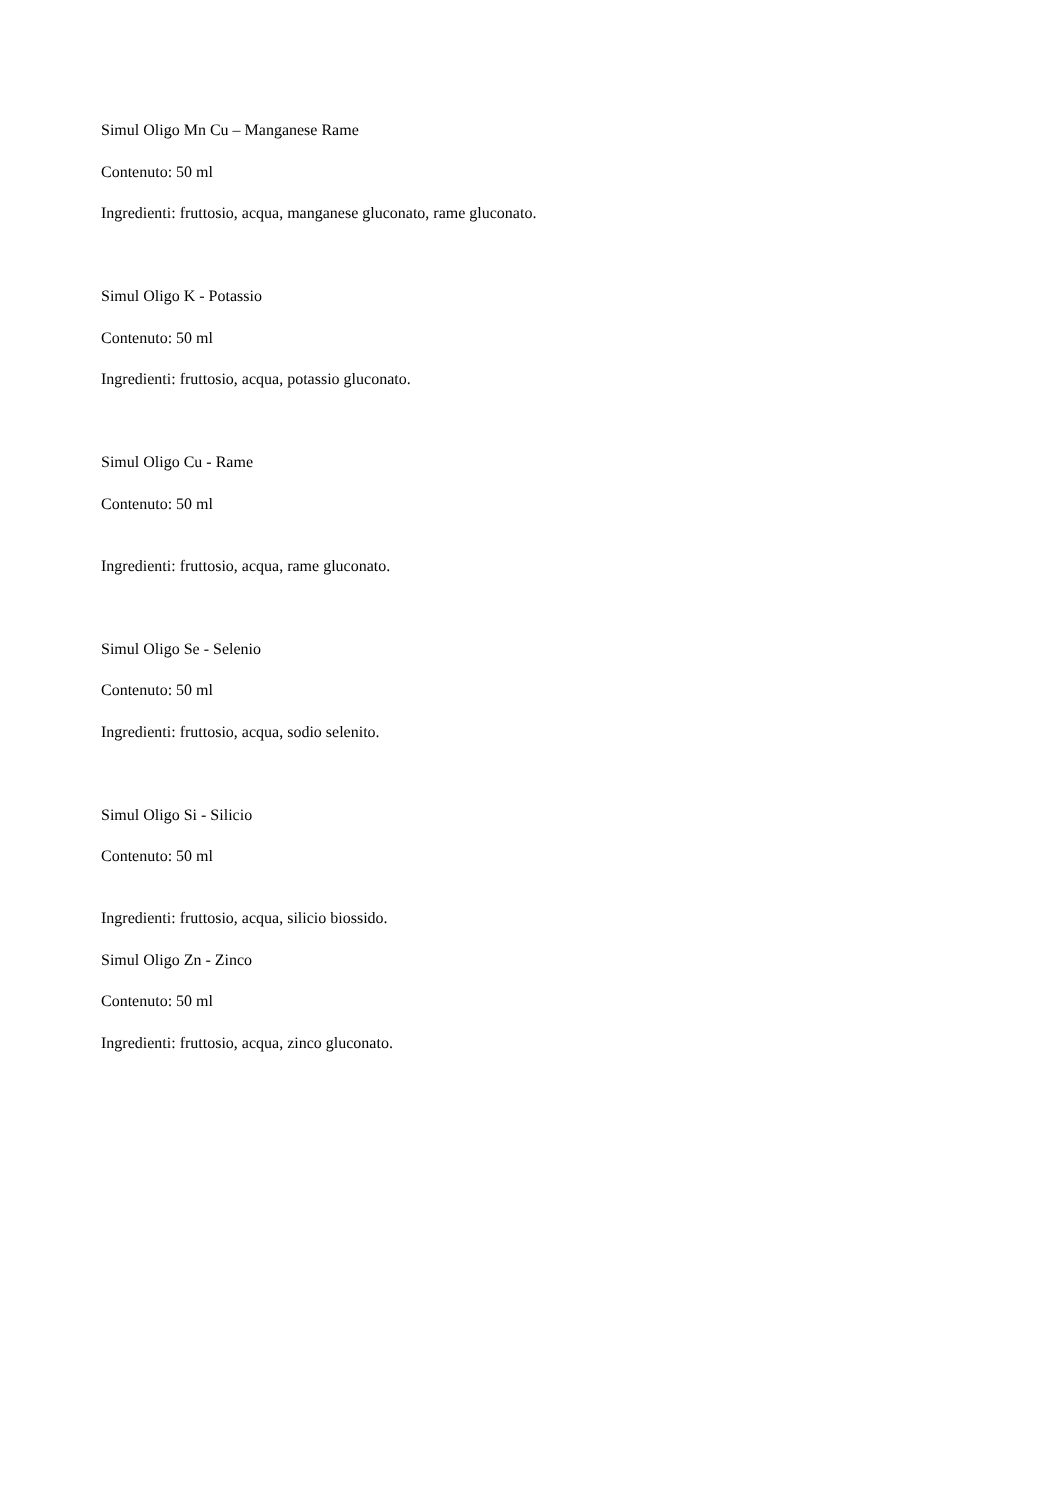Simul Oligo Mn Cu – Manganese Rame
Contenuto: 50 ml
Ingredienti: fruttosio, acqua, manganese gluconato, rame gluconato.
Simul Oligo K - Potassio
Contenuto: 50 ml
Ingredienti: fruttosio, acqua, potassio gluconato.
Simul Oligo Cu - Rame
Contenuto: 50 ml
Ingredienti: fruttosio, acqua, rame gluconato.
Simul Oligo Se - Selenio
Contenuto: 50 ml
Ingredienti: fruttosio, acqua, sodio selenito.
Simul Oligo Si - Silicio
Contenuto: 50 ml
Ingredienti: fruttosio, acqua, silicio biossido.
Simul Oligo Zn - Zinco
Contenuto: 50 ml
Ingredienti: fruttosio, acqua, zinco gluconato.